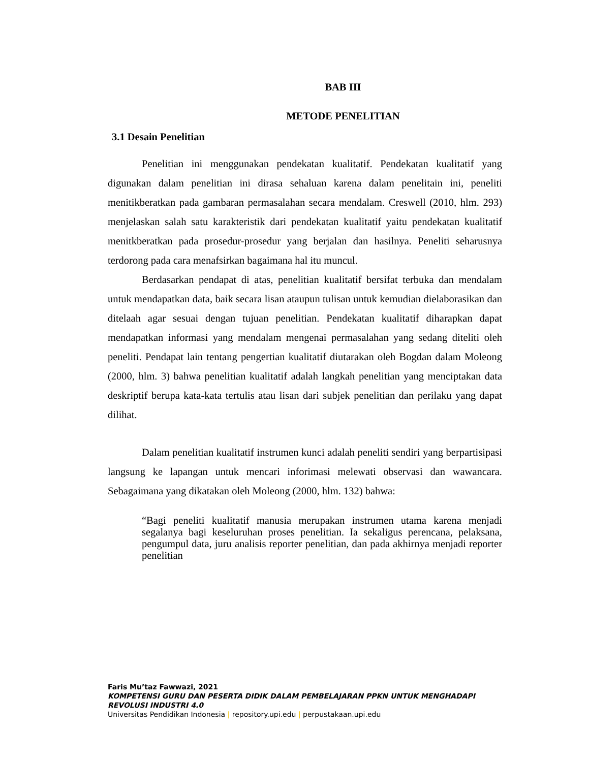BAB III
METODE PENELITIAN
3.1 Desain Penelitian
Penelitian ini menggunakan pendekatan kualitatif. Pendekatan kualitatif yang digunakan dalam penelitian ini dirasa sehaluan karena dalam penelitain ini, peneliti menitikberatkan pada gambaran permasalahan secara mendalam. Creswell (2010, hlm. 293) menjelaskan salah satu karakteristik dari pendekatan kualitatif yaitu pendekatan kualitatif menitkberatkan pada prosedur-prosedur yang berjalan dan hasilnya. Peneliti seharusnya terdorong pada cara menafsirkan bagaimana hal itu muncul.
Berdasarkan pendapat di atas, penelitian kualitatif bersifat terbuka dan mendalam untuk mendapatkan data, baik secara lisan ataupun tulisan untuk kemudian dielaborasikan dan ditelaah agar sesuai dengan tujuan penelitian. Pendekatan kualitatif diharapkan dapat mendapatkan informasi yang mendalam mengenai permasalahan yang sedang diteliti oleh peneliti. Pendapat lain tentang pengertian kualitatif diutarakan oleh Bogdan dalam Moleong (2000, hlm. 3) bahwa penelitian kualitatif adalah langkah penelitian yang menciptakan data deskriptif berupa kata-kata tertulis atau lisan dari subjek penelitian dan perilaku yang dapat dilihat.
Dalam penelitian kualitatif instrumen kunci adalah peneliti sendiri yang berpartisipasi langsung ke lapangan untuk mencari inforimasi melewati observasi dan wawancara. Sebagaimana yang dikatakan oleh Moleong (2000, hlm. 132) bahwa:
“Bagi peneliti kualitatif manusia merupakan instrumen utama karena menjadi segalanya bagi keseluruhan proses penelitian. Ia sekaligus perencana, pelaksana, pengumpul data, juru analisis reporter penelitian, dan pada akhirnya menjadi reporter penelitian
Faris Mu’taz Fawwazi, 2021
KOMPETENSI GURU DAN PESERTA DIDIK DALAM PEMBELAJARAN PPKN UNTUK MENGHADAPI
REVOLUSI INDUSTRI 4.0
Universitas Pendidikan Indonesia | repository.upi.edu | perpustakaan.upi.edu